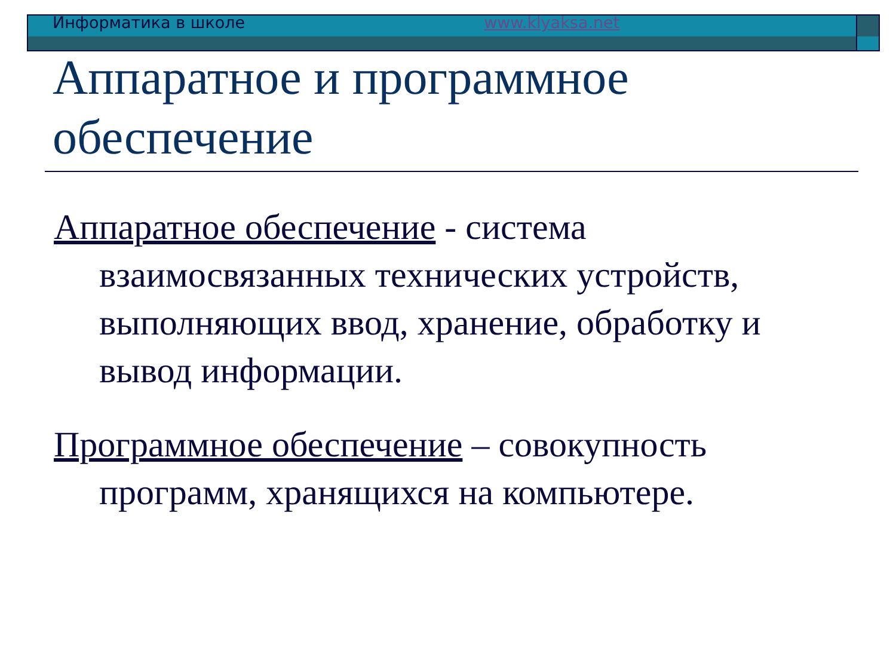Информатика в школе www.klyaksa.net
Аппаратное и программное обеспечение
Аппаратное обеспечение - система взаимосвязанных технических устройств, выполняющих ввод, хранение, обработку и вывод информации.
Программное обеспечение – совокупность программ, хранящихся на компьютере.